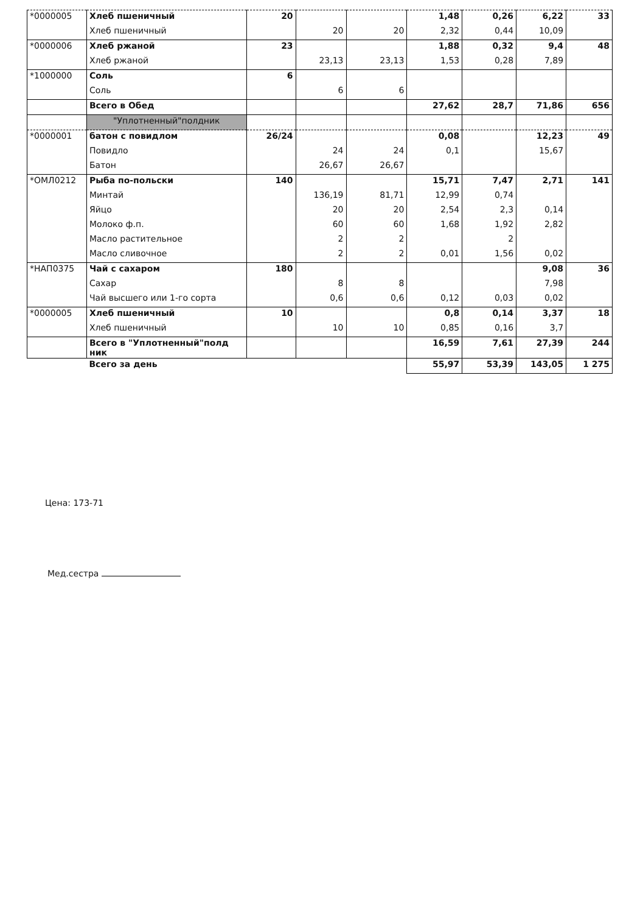| *0000005 | Хлеб пшеничный | 20 | | | 1,48 | 0,26 | 6,22 | 33 |
| | Хлеб пшеничный | | 20 | 20 | 2,32 | 0,44 | 10,09 | |
| *0000006 | Хлеб ржаной | 23 | | | 1,88 | 0,32 | 9,4 | 48 |
| | Хлеб ржаной | | 23,13 | 23,13 | 1,53 | 0,28 | 7,89 | |
| *1000000 | Соль | 6 | | | | | | |
| | Соль | | 6 | 6 | | | | |
| | Всего в Обед | | | | 27,62 | 28,7 | 71,86 | 656 |
| | "Уплотненный"полдник | | | | | | | |
| *0000001 | батон с повидлом | 26/24 | | | 0,08 | | 12,23 | 49 |
| | Повидло | | 24 | 24 | 0,1 | | 15,67 | |
| | Батон | | 26,67 | 26,67 | | | | |
| *ОМЛ0212 | Рыба по-польски | 140 | | | 15,71 | 7,47 | 2,71 | 141 |
| | Минтай | | 136,19 | 81,71 | 12,99 | 0,74 | | |
| | Яйцо | | 20 | 20 | 2,54 | 2,3 | 0,14 | |
| | Молоко ф.п. | | 60 | 60 | 1,68 | 1,92 | 2,82 | |
| | Масло растительное | | 2 | 2 | | 2 | | |
| | Масло сливочное | | 2 | 2 | 0,01 | 1,56 | 0,02 | |
| *НАП0375 | Чай с сахаром | 180 | | | | | 9,08 | 36 |
| | Сахар | | 8 | 8 | | | 7,98 | |
| | Чай высшего или 1-го сорта | | 0,6 | 0,6 | 0,12 | 0,03 | 0,02 | |
| *0000005 | Хлеб пшеничный | 10 | | | 0,8 | 0,14 | 3,37 | 18 |
| | Хлеб пшеничный | | 10 | 10 | 0,85 | 0,16 | 3,7 | |
| | Всего в "Уплотненный"полд ник | | | | 16,59 | 7,61 | 27,39 | 244 |
| | Всего за день | | | | 55,97 | 53,39 | 143,05 | 1 275 |
Цена: 173-71
Мед.сестра